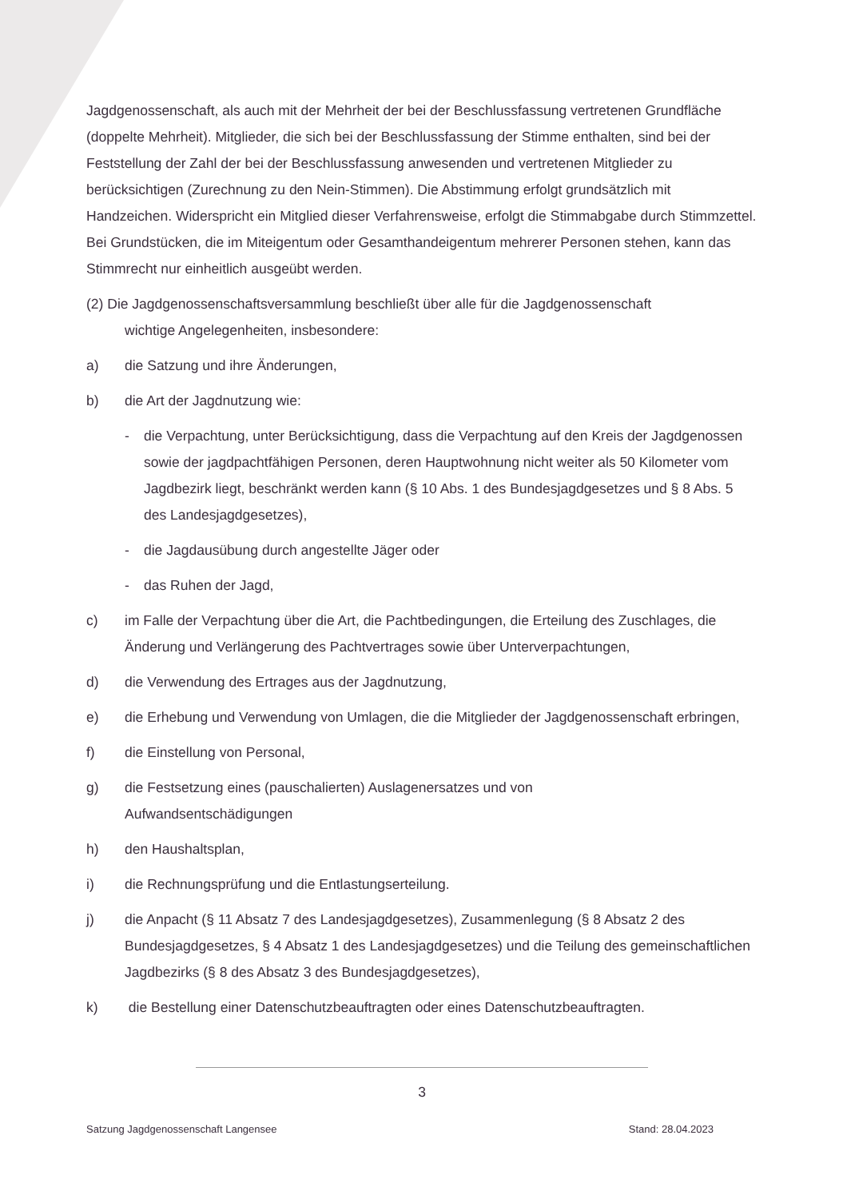Jagdgenossenschaft, als auch mit der Mehrheit der bei der Beschlussfassung vertretenen Grundfläche (doppelte Mehrheit). Mitglieder, die sich bei der Beschlussfassung der Stimme enthalten, sind bei der Feststellung der Zahl der bei der Beschlussfassung anwesenden und vertretenen Mitglieder zu berücksichtigen (Zurechnung zu den Nein-Stimmen). Die Abstimmung erfolgt grundsätzlich mit Handzeichen. Widerspricht ein Mitglied dieser Verfahrensweise, erfolgt die Stimmabgabe durch Stimmzettel. Bei Grundstücken, die im Miteigentum oder Gesamthandeigentum mehrerer Personen stehen, kann das Stimmrecht nur einheitlich ausgeübt werden.
(2) Die Jagdgenossenschaftsversammlung beschließt über alle für die Jagdgenossenschaft
wichtige Angelegenheiten, insbesondere:
a) die Satzung und ihre Änderungen,
b) die Art der Jagdnutzung wie:
- die Verpachtung, unter Berücksichtigung, dass die Verpachtung auf den Kreis der Jagdgenossen sowie der jagdpachtfähigen Personen, deren Hauptwohnung nicht weiter als 50 Kilometer vom Jagdbezirk liegt, beschränkt werden kann (§ 10 Abs. 1 des Bundesjagdgesetzes und § 8 Abs. 5 des Landesjagdgesetzes),
- die Jagdausübung durch angestellte Jäger oder
- das Ruhen der Jagd,
c) im Falle der Verpachtung über die Art, die Pachtbedingungen, die Erteilung des Zuschlages, die Änderung und Verlängerung des Pachtvertrages sowie über Unterverpachtungen,
d) die Verwendung des Ertrages aus der Jagdnutzung,
e) die Erhebung und Verwendung von Umlagen, die die Mitglieder der Jagdgenossenschaft erbringen,
f) die Einstellung von Personal,
g) die Festsetzung eines (pauschalierten) Auslagenersatzes und von
Aufwandsentschädigungen
h) den Haushaltsplan,
i) die Rechnungsprüfung und die Entlastungserteilung.
j) die Anpacht (§ 11 Absatz 7 des Landesjagdgesetzes), Zusammenlegung (§ 8 Absatz 2 des Bundesjagdgesetzes, § 4 Absatz 1 des Landesjagdgesetzes) und die Teilung des gemeinschaftlichen Jagdbezirks (§ 8 des Absatz 3 des Bundesjagdgesetzes),
k) die Bestellung einer Datenschutzbeauftragten oder eines Datenschutzbeauftragten.
3
Satzung Jagdgenossenschaft Langensee Stand: 28.04.2023